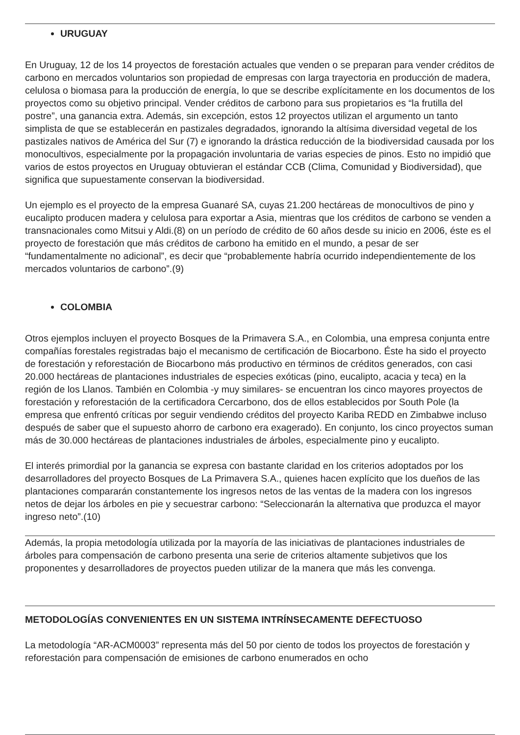URUGUAY
En Uruguay, 12 de los 14 proyectos de forestación actuales que venden o se preparan para vender créditos de carbono en mercados voluntarios son propiedad de empresas con larga trayectoria en producción de madera, celulosa o biomasa para la producción de energía, lo que se describe explícitamente en los documentos de los proyectos como su objetivo principal. Vender créditos de carbono para sus propietarios es “la frutilla del postre”, una ganancia extra. Además, sin excepción, estos 12 proyectos utilizan el argumento un tanto simplista de que se establecerán en pastizales degradados, ignorando la altísima diversidad vegetal de los pastizales nativos de América del Sur (7) e ignorando la drástica reducción de la biodiversidad causada por los monocultivos, especialmente por la propagación involuntaria de varias especies de pinos. Esto no impidió que varios de estos proyectos en Uruguay obtuvieran el estándar CCB (Clima, Comunidad y Biodiversidad), que significa que supuestamente conservan la biodiversidad.
Un ejemplo es el proyecto de la empresa Guanaré SA, cuyas 21.200 hectáreas de monocultivos de pino y eucalipto producen madera y celulosa para exportar a Asia, mientras que los créditos de carbono se venden a transnacionales como Mitsui y Aldi.(8) on un período de crédito de 60 años desde su inicio en 2006, éste es el proyecto de forestación que más créditos de carbono ha emitido en el mundo, a pesar de ser “fundamentalmente no adicional”, es decir que “probablemente habría ocurrido independientemente de los mercados voluntarios de carbono”.(9)
COLOMBIA
Otros ejemplos incluyen el proyecto Bosques de la Primavera S.A., en Colombia, una empresa conjunta entre compañías forestales registradas bajo el mecanismo de certificación de Biocarbono. Éste ha sido el proyecto de forestación y reforestación de Biocarbono más productivo en términos de créditos generados, con casi 20.000 hectáreas de plantaciones industriales de especies exóticas (pino, eucalipto, acacia y teca) en la región de los Llanos. También en Colombia -y muy similares- se encuentran los cinco mayores proyectos de forestación y reforestación de la certificadora Cercarbono, dos de ellos establecidos por South Pole (la empresa que enfrentó críticas por seguir vendiendo créditos del proyecto Kariba REDD en Zimbabwe incluso después de saber que el supuesto ahorro de carbono era exagerado). En conjunto, los cinco proyectos suman más de 30.000 hectáreas de plantaciones industriales de árboles, especialmente pino y eucalipto.
El interés primordial por la ganancia se expresa con bastante claridad en los criterios adoptados por los desarrolladores del proyecto Bosques de La Primavera S.A., quienes hacen explícito que los dueños de las plantaciones compararán constantemente los ingresos netos de las ventas de la madera con los ingresos netos de dejar los árboles en pie y secuestrar carbono: “Seleccionarán la alternativa que produzca el mayor ingreso neto”.(10)
Además, la propia metodología utilizada por la mayoría de las iniciativas de plantaciones industriales de árboles para compensación de carbono presenta una serie de criterios altamente subjetivos que los proponentes y desarrolladores de proyectos pueden utilizar de la manera que más les convenga.
METODOLOGÍAS CONVENIENTES EN UN SISTEMA INTRÍNSECAMENTE DEFECTUOSO
La metodología “AR-ACM0003” representa más del 50 por ciento de todos los proyectos de forestación y reforestación para compensación de emisiones de carbono enumerados en ocho